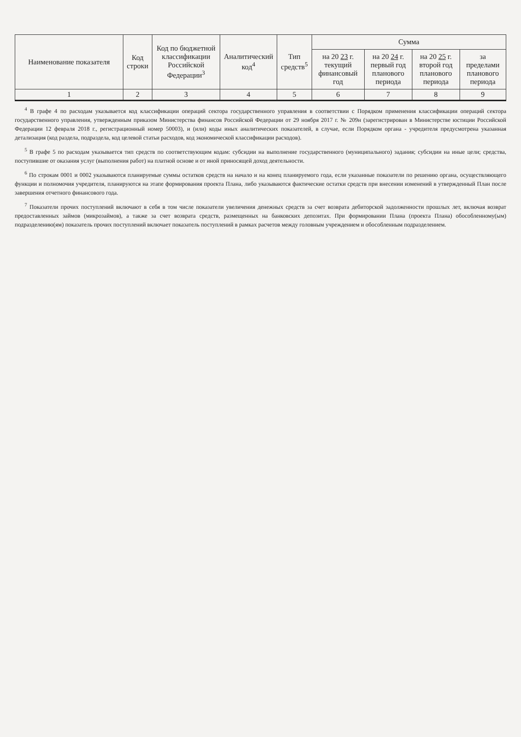| Наименование показателя | Код строки | Код по бюджетной классификации Российской Федерации<sup>3</sup> | Аналитический код<sup>4</sup> | Тип средств<sup>5</sup> | Сумма | | | |
| --- | --- | --- | --- | --- | --- | --- | --- | --- |
| | | | | | на 20 23 г. текущий финансовый год | на 20 24 г. первый год планового периода | на 20 25 г. второй год планового периода | за пределами планового периода |
| 1 | 2 | 3 | 4 | 5 | 6 | 7 | 8 | 9 |
<sup>4</sup> В графе 4 по расходам указывается код классификации операций сектора государственного управления в соответствии с Порядком применения классификации операций сектора государственного управления, утвержденным приказом Министерства финансов Российской Федерации от 29 ноября 2017 г. № 209н (зарегистрирован в Министерстве юстиции Российской Федерации 12 февраля 2018 г., регистрационный номер 50003), и (или) коды иных аналитических показателей, в случае, если Порядком органа - учредителя предусмотрена указанная детализация (код раздела, подраздела, код целевой статьи расходов, код экономической классификации расходов).
<sup>5</sup> В графе 5 по расходам указывается тип средств по соответствующим кодам: субсидии на выполнение государственного (муниципального) задания; субсидии на иные цели; средства, поступившие от оказания услуг (выполнения работ) на платной основе и от иной приносящей доход деятельности.
<sup>6</sup> По строкам 0001 и 0002 указываются планируемые суммы остатков средств на начало и на конец планируемого года, если указанные показатели по решению органа, осуществляющего функции и полномочия учредителя, планируются на этапе формирования проекта Плана, либо указываются фактические остатки средств при внесении изменений в утвержденный План после завершения отчетного финансового года.
<sup>7</sup> Показатели прочих поступлений включают в себя в том числе показатели увеличения денежных средств за счет возврата дебиторской задолженности прошлых лет, включая возврат предоставленных займов (микрозаймов), а также за счет возврата средств, размещенных на банковских депозитах. При формировании Плана (проекта Плана) обособленному(ым) подразделению(ям) показатель прочих поступлений включает показатель поступлений в рамках расчетов между головным учреждением и обособленным подразделением.